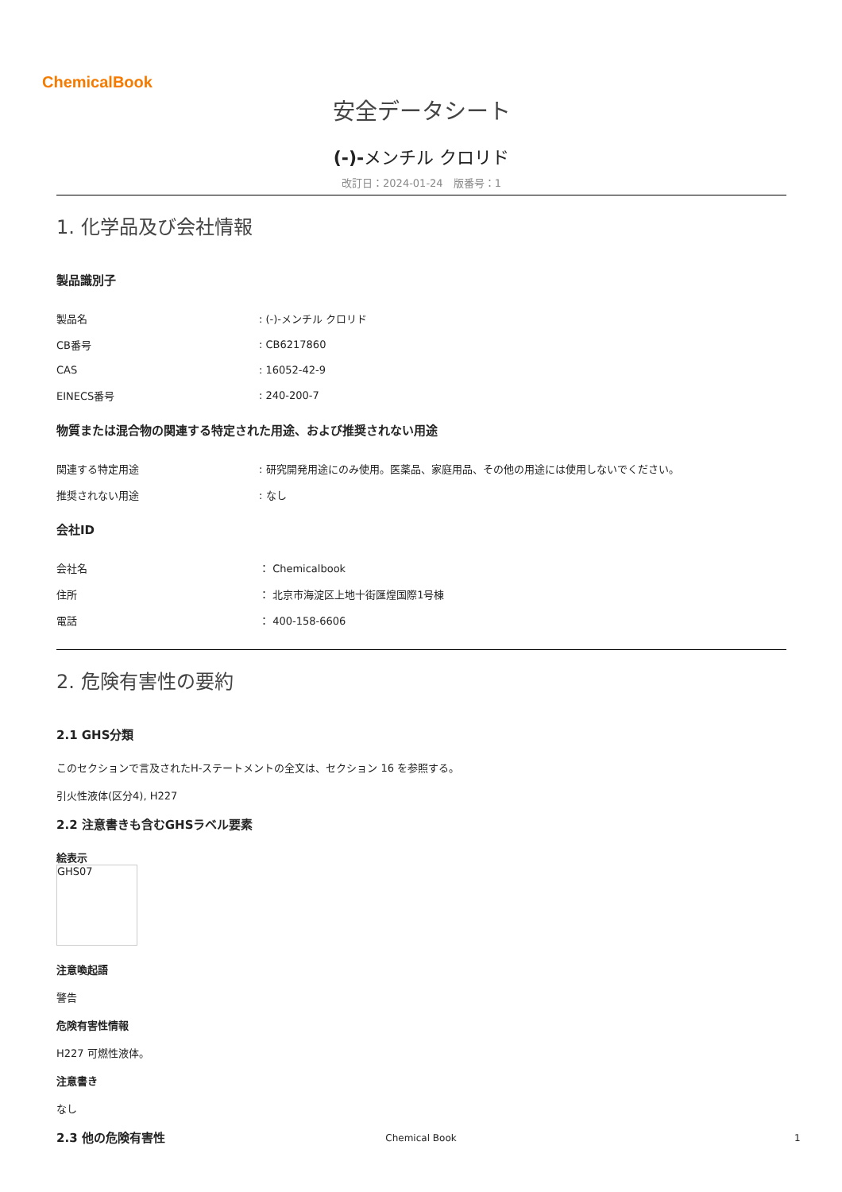ChemicalBook
安全データシート
(-)-メンチル クロリド
改訂日：2024-01-24　版番号：1
1. 化学品及び会社情報
製品識別子
| 製品名 | : (-)-メンチル クロリド |
| CB番号 | : CB6217860 |
| CAS | : 16052-42-9 |
| EINECS番号 | : 240-200-7 |
物質または混合物の関連する特定された用途、および推奨されない用途
| 関連する特定用途 | : 研究開発用途にのみ使用。医薬品、家庭用品、その他の用途には使用しないでください。 |
| 推奨されない用途 | : なし |
会社ID
| 会社名 | ： Chemicalbook |
| 住所 | ： 北京市海淀区上地十街匯煌国際1号棟 |
| 電話 | ： 400-158-6606 |
2. 危険有害性の要約
2.1 GHS分類
このセクションで言及されたH-ステートメントの全文は、セクション 16 を参照する。
引火性液体(区分4), H227
2.2 注意書きも含むGHSラベル要素
絵表示
GHS07
注意喚起語
警告
危険有害性情報
H227 可燃性液体。
注意書き
なし
2.3 他の危険有害性
Chemical Book 1